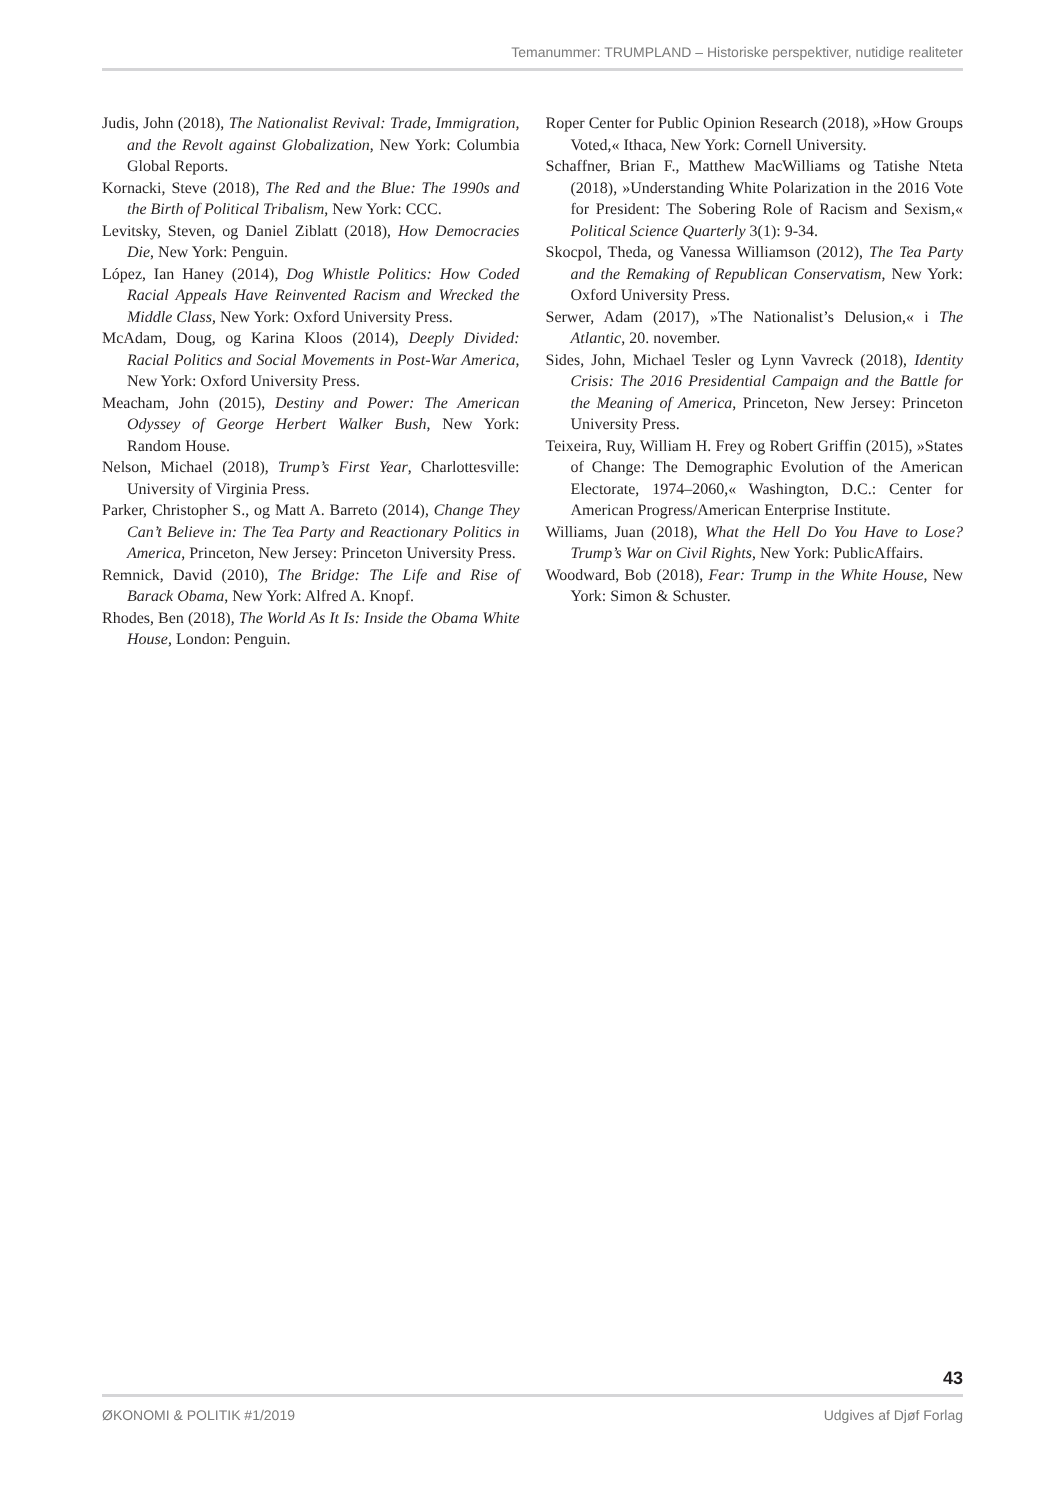Temanummer: TRUMPLAND – Historiske perspektiver, nutidige realiteter
Judis, John (2018), The Nationalist Revival: Trade, Immigration, and the Revolt against Globalization, New York: Columbia Global Reports.
Kornacki, Steve (2018), The Red and the Blue: The 1990s and the Birth of Political Tribalism, New York: CCC.
Levitsky, Steven, og Daniel Ziblatt (2018), How Democracies Die, New York: Penguin.
López, Ian Haney (2014), Dog Whistle Politics: How Coded Racial Appeals Have Reinvented Racism and Wrecked the Middle Class, New York: Oxford University Press.
McAdam, Doug, og Karina Kloos (2014), Deeply Divided: Racial Politics and Social Movements in Post-War America, New York: Oxford University Press.
Meacham, John (2015), Destiny and Power: The American Odyssey of George Herbert Walker Bush, New York: Random House.
Nelson, Michael (2018), Trump’s First Year, Charlottesville: University of Virginia Press.
Parker, Christopher S., og Matt A. Barreto (2014), Change They Can’t Believe in: The Tea Party and Reactionary Politics in America, Princeton, New Jersey: Princeton University Press.
Remnick, David (2010), The Bridge: The Life and Rise of Barack Obama, New York: Alfred A. Knopf.
Rhodes, Ben (2018), The World As It Is: Inside the Obama White House, London: Penguin.
Roper Center for Public Opinion Research (2018), »How Groups Voted,« Ithaca, New York: Cornell University.
Schaffner, Brian F., Matthew MacWilliams og Tatishe Nteta (2018), »Understanding White Polarization in the 2016 Vote for President: The Sobering Role of Racism and Sexism,« Political Science Quarterly 3(1): 9-34.
Skocpol, Theda, og Vanessa Williamson (2012), The Tea Party and the Remaking of Republican Conservatism, New York: Oxford University Press.
Serwer, Adam (2017), »The Nationalist’s Delusion,« i The Atlantic, 20. november.
Sides, John, Michael Tesler og Lynn Vavreck (2018), Identity Crisis: The 2016 Presidential Campaign and the Battle for the Meaning of America, Princeton, New Jersey: Princeton University Press.
Teixeira, Ruy, William H. Frey og Robert Griffin (2015), »States of Change: The Demographic Evolution of the American Electorate, 1974–2060,« Washington, D.C.: Center for American Progress/American Enterprise Institute.
Williams, Juan (2018), What the Hell Do You Have to Lose? Trump’s War on Civil Rights, New York: PublicAffairs.
Woodward, Bob (2018), Fear: Trump in the White House, New York: Simon & Schuster.
43
ØKONOMI & POLITIK #1/2019 Udgives af Djøf Forlag